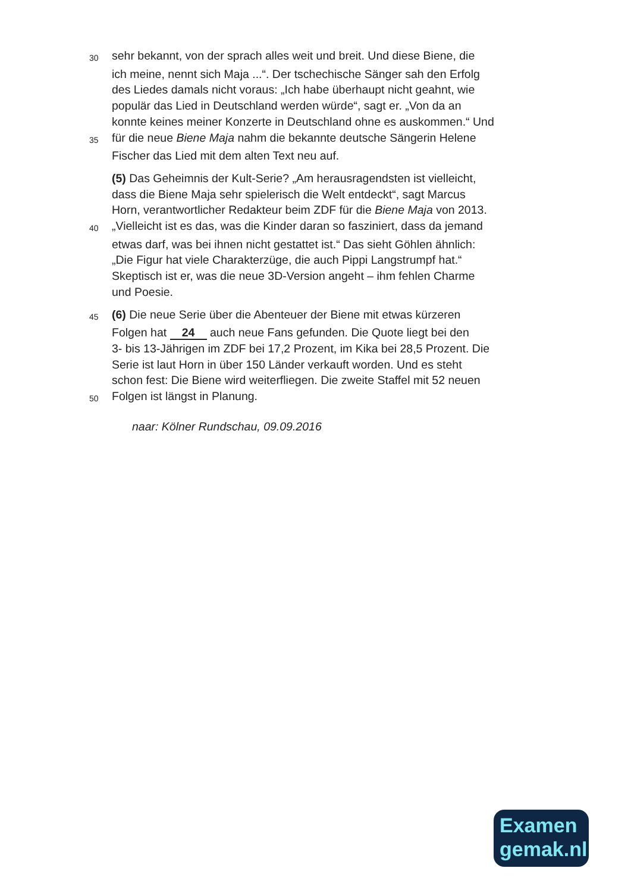30 sehr bekannt, von der sprach alles weit und breit. Und diese Biene, die
ich meine, nennt sich Maja ...“. Der tschechische Sänger sah den Erfolg
des Liedes damals nicht voraus: „Ich habe überhaupt nicht geahnt, wie
populär das Lied in Deutschland werden würde“, sagt er. „Von da an
konnte keines meiner Konzerte in Deutschland ohne es auskommen.“ Und
35 für die neue Biene Maja nahm die bekannte deutsche Sängerin Helene
Fischer das Lied mit dem alten Text neu auf.
(5) Das Geheimnis der Kult-Serie? „Am herausragendsten ist vielleicht,
dass die Biene Maja sehr spielerisch die Welt entdeckt“, sagt Marcus
Horn, verantwortlicher Redakteur beim ZDF für die Biene Maja von 2013.
40 „Vielleicht ist es das, was die Kinder daran so fasziniert, dass da jemand
etwas darf, was bei ihnen nicht gestattet ist.“ Das sieht Göhlen ähnlich:
„Die Figur hat viele Charakterzüge, die auch Pippi Langstrumpf hat.“
Skeptisch ist er, was die neue 3D-Version angeht – ihm fehlen Charme
und Poesie.
45 (6) Die neue Serie über die Abenteuer der Biene mit etwas kürzeren
Folgen hat 24 auch neue Fans gefunden. Die Quote liegt bei den
3- bis 13-Jährigen im ZDF bei 17,2 Prozent, im Kika bei 28,5 Prozent. Die
Serie ist laut Horn in über 150 Länder verkauft worden. Und es steht
schon fest: Die Biene wird weiterfliegen. Die zweite Staffel mit 52 neuen
50 Folgen ist längst in Planung.
naar: Kölner Rundschau, 09.09.2016
Examen
gemak.nl